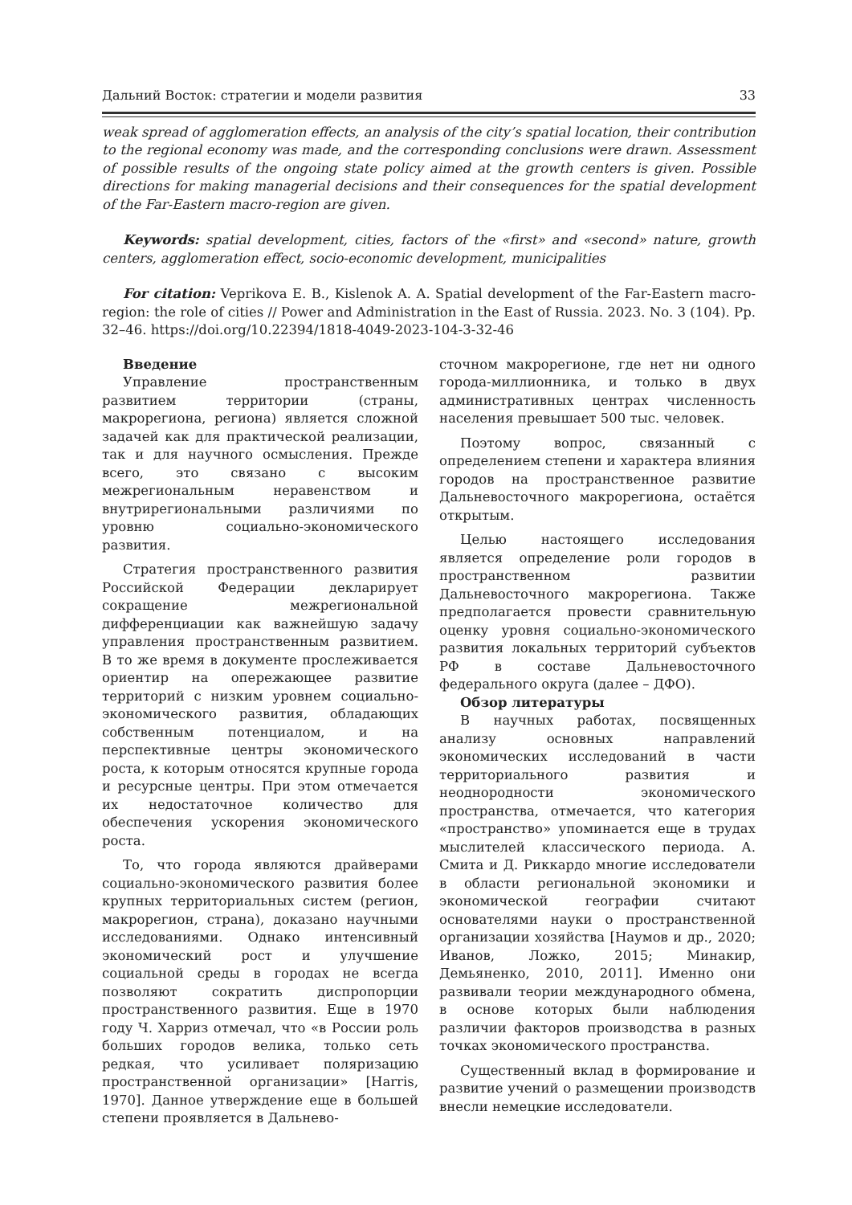Дальний Восток: стратегии и модели развития 33
weak spread of agglomeration effects, an analysis of the city’s spatial location, their contribution to the regional economy was made, and the corresponding conclusions were drawn. Assessment of possible results of the ongoing state policy aimed at the growth centers is given. Possible directions for making managerial decisions and their consequences for the spatial development of the Far-Eastern macro-region are given.
Keywords: spatial development, cities, factors of the «first» and «second» nature, growth centers, agglomeration effect, socio-economic development, municipalities
For citation: Veprikova E. B., Kislenok A. A. Spatial development of the Far-Eastern macro-region: the role of cities // Power and Administration in the East of Russia. 2023. No. 3 (104). Pp. 32–46. https://doi.org/10.22394/1818-4049-2023-104-3-32-46
Введение
Управление пространственным развитием территории (страны, макрорегиона, региона) является сложной задачей как для практической реализации, так и для научного осмысления. Прежде всего, это связано с высоким межрегиональным неравенством и внутрирегиональными различиями по уровню социально-экономического развития.
Стратегия пространственного развития Российской Федерации декларирует сокращение межрегиональной дифференциации как важнейшую задачу управления пространственным развитием. В то же время в документе прослеживается ориентир на опережающее развитие территорий с низким уровнем социально-экономического развития, обладающих собственным потенциалом, и на перспективные центры экономического роста, к которым относятся крупные города и ресурсные центры. При этом отмечается их недостаточное количество для обеспечения ускорения экономического роста.
То, что города являются драйверами социально-экономического развития более крупных территориальных систем (регион, макрорегион, страна), доказано научными исследованиями. Однако интенсивный экономический рост и улучшение социальной среды в городах не всегда позволяют сократить диспропорции пространственного развития. Еще в 1970 году Ч. Харриз отмечал, что «в России роль больших городов велика, только сеть редкая, что усиливает поляризацию пространственной организации» [Harris, 1970]. Данное утверждение еще в большей степени проявляется в Дальнево-
сточном макрорегионе, где нет ни одного города-миллионника, и только в двух административных центрах численность населения превышает 500 тыс. человек.
Поэтому вопрос, связанный с определением степени и характера влияния городов на пространственное развитие Дальневосточного макрорегиона, остаётся открытым.
Целью настоящего исследования является определение роли городов в пространственном развитии Дальневосточного макрорегиона. Также предполагается провести сравнительную оценку уровня социально-экономического развития локальных территорий субъектов РФ в составе Дальневосточного федерального округа (далее – ДФО).
Обзор литературы
В научных работах, посвященных анализу основных направлений экономических исследований в части территориального развития и неоднородности экономического пространства, отмечается, что категория «пространство» упоминается еще в трудах мыслителей классического периода. А. Смита и Д. Риккардо многие исследователи в области региональной экономики и экономической географии считают основателями науки о пространственной организации хозяйства [Наумов и др., 2020; Иванов, Ложко, 2015; Минакир, Демьяненко, 2010, 2011]. Именно они развивали теории международного обмена, в основе которых были наблюдения различии факторов производства в разных точках экономического пространства.
Существенный вклад в формирование и развитие учений о размещении производств внесли немецкие исследователи.